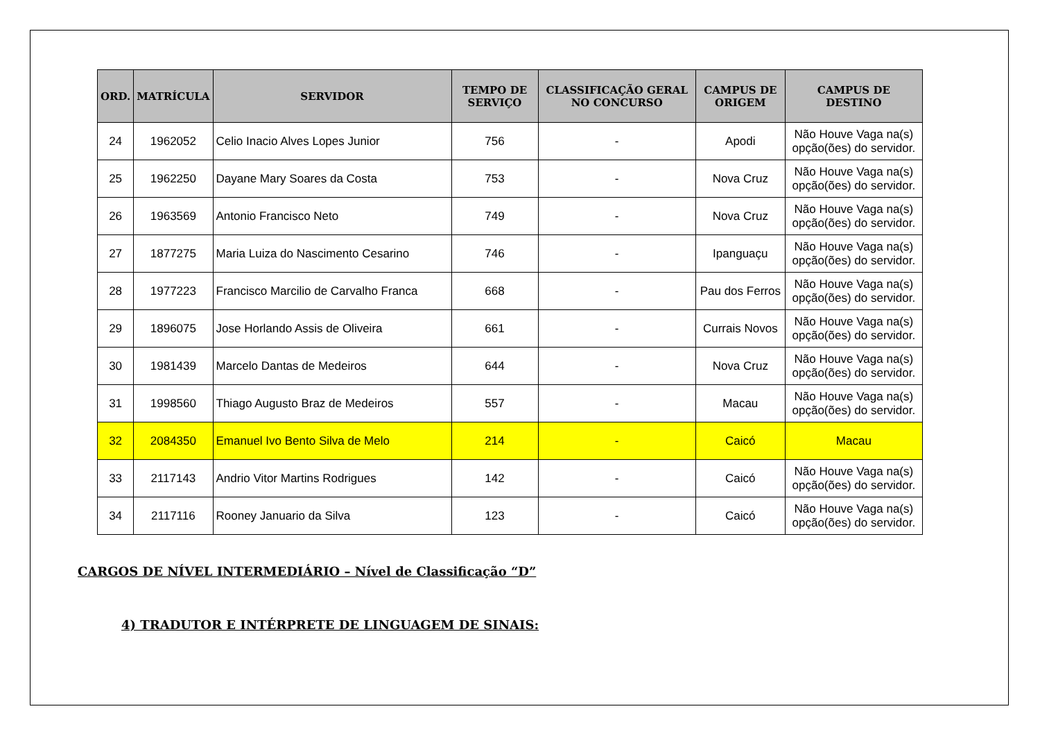| ORD. | MATRÍCULA | SERVIDOR | TEMPO DE SERVIÇO | CLASSIFICAÇÃO GERAL NO CONCURSO | CAMPUS DE ORIGEM | CAMPUS DE DESTINO |
| --- | --- | --- | --- | --- | --- | --- |
| 24 | 1962052 | Celio Inacio Alves Lopes Junior | 756 | - | Apodi | Não Houve Vaga na(s) opção(ões) do servidor. |
| 25 | 1962250 | Dayane Mary Soares da Costa | 753 | - | Nova Cruz | Não Houve Vaga na(s) opção(ões) do servidor. |
| 26 | 1963569 | Antonio Francisco Neto | 749 | - | Nova Cruz | Não Houve Vaga na(s) opção(ões) do servidor. |
| 27 | 1877275 | Maria Luiza do Nascimento Cesarino | 746 | - | Ipanguaçu | Não Houve Vaga na(s) opção(ões) do servidor. |
| 28 | 1977223 | Francisco Marcilio de Carvalho Franca | 668 | - | Pau dos Ferros | Não Houve Vaga na(s) opção(ões) do servidor. |
| 29 | 1896075 | Jose Horlando Assis de Oliveira | 661 | - | Currais Novos | Não Houve Vaga na(s) opção(ões) do servidor. |
| 30 | 1981439 | Marcelo Dantas de Medeiros | 644 | - | Nova Cruz | Não Houve Vaga na(s) opção(ões) do servidor. |
| 31 | 1998560 | Thiago Augusto Braz de Medeiros | 557 | - | Macau | Não Houve Vaga na(s) opção(ões) do servidor. |
| 32 | 2084350 | Emanuel Ivo Bento Silva de Melo | 214 | - | Caicó | Macau |
| 33 | 2117143 | Andrio Vitor Martins Rodrigues | 142 | - | Caicó | Não Houve Vaga na(s) opção(ões) do servidor. |
| 34 | 2117116 | Rooney Januario da Silva | 123 | - | Caicó | Não Houve Vaga na(s) opção(ões) do servidor. |
CARGOS DE NÍVEL INTERMEDIÁRIO – Nível de Classificação “D”
4) TRADUTOR E INTÉRPRETE DE LINGUAGEM DE SINAIS: